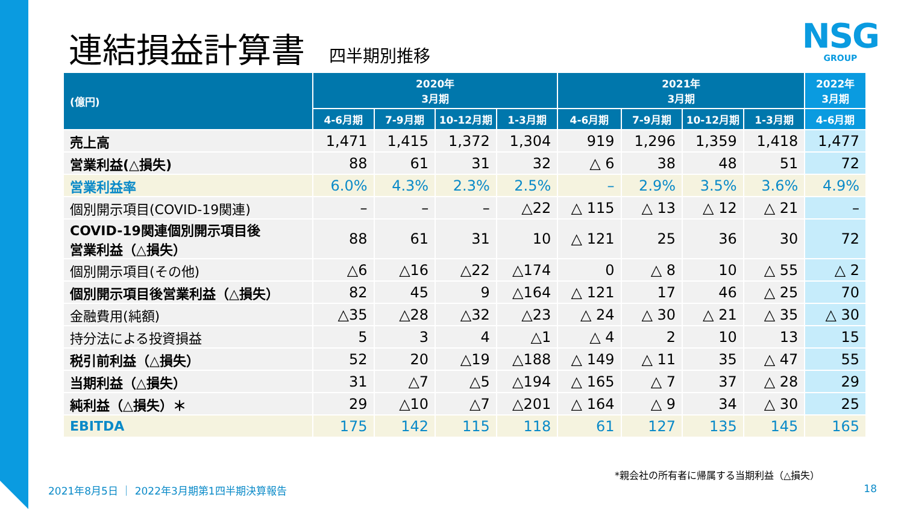連結損益計算書
四半期別推移
NSG
GROUP
| (億円) | 2020年 3月期 | | | | 2021年 3月期 | | | | 2022年 3月期 |
| --- | --- | --- | --- | --- | --- | --- | --- | --- | --- |
| | 4-6月期 | 7-9月期 | 10-12月期 | 1-3月期 | 4-6月期 | 7-9月期 | 10-12月期 | 1-3月期 | 4-6月期 |
| 売上高 | 1,471 | 1,415 | 1,372 | 1,304 | 919 | 1,296 | 1,359 | 1,418 | 1,477 |
| 営業利益(△損失) | 88 | 61 | 31 | 32 | △ 6 | 38 | 48 | 51 | 72 |
| 営業利益率 | 6.0% | 4.3% | 2.3% | 2.5% | – | 2.9% | 3.5% | 3.6% | 4.9% |
| 個別開示項目(COVID-19関連) | – | – | – | △22 | △ 115 | △ 13 | △ 12 | △ 21 | – |
| COVID-19関連個別開示項目後 営業利益（△損失） | 88 | 61 | 31 | 10 | △ 121 | 25 | 36 | 30 | 72 |
| 個別開示項目(その他) | △6 | △16 | △22 | △174 | 0 | △ 8 | 10 | △ 55 | △ 2 |
| 個別開示項目後営業利益（△損失） | 82 | 45 | 9 | △164 | △ 121 | 17 | 46 | △ 25 | 70 |
| 金融費用(純額) | △35 | △28 | △32 | △23 | △ 24 | △ 30 | △ 21 | △ 35 | △ 30 |
| 持分法による投資損益 | 5 | 3 | 4 | △1 | △ 4 | 2 | 10 | 13 | 15 |
| 税引前利益（△損失） | 52 | 20 | △19 | △188 | △ 149 | △ 11 | 35 | △ 47 | 55 |
| 当期利益（△損失） | 31 | △7 | △5 | △194 | △ 165 | △ 7 | 37 | △ 28 | 29 |
| 純利益（△損失）＊ | 29 | △10 | △7 | △201 | △ 164 | △ 9 | 34 | △ 30 | 25 |
| EBITDA | 175 | 142 | 115 | 118 | 61 | 127 | 135 | 145 | 165 |
*親会社の所有者に帰属する当期利益（△損失）
2021年8月5日 ｜ 2022年3月期第1四半期決算報告
18